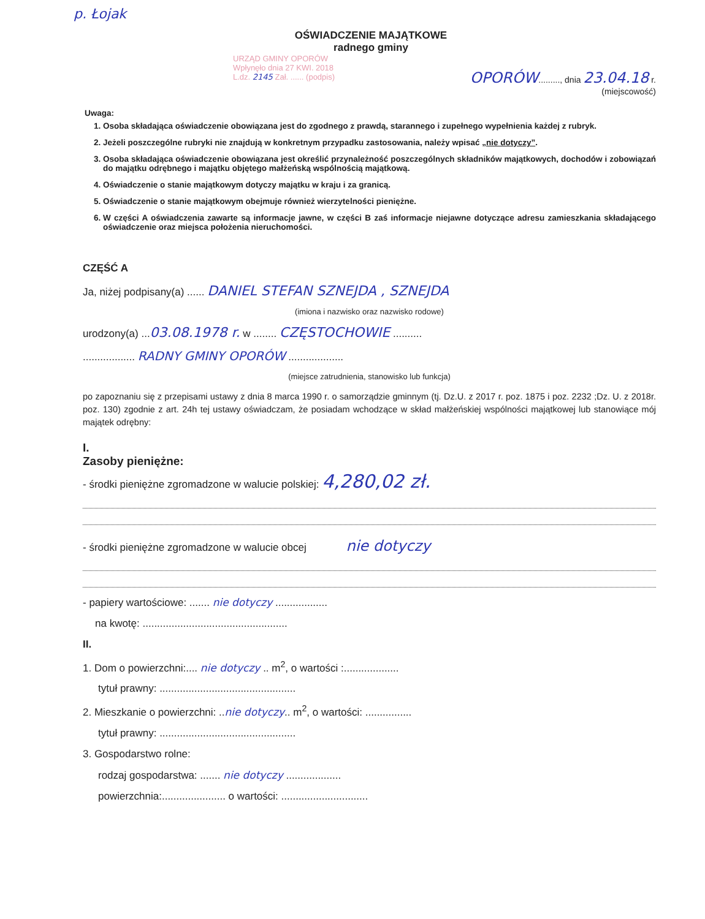p. Łojak
OŚWIADCZENIE MAJĄTKOWE
radnego gminy
URZĄD GMINY OPORÓW
Wpłynęło dnia 27 KWI. 2018
L.dz. 2145 Zał. ...... (podpis)
OPORÓW........., dnia 23.04.18 r.
(miejscowość)
Uwaga:
1. Osoba składająca oświadczenie obowiązana jest do zgodnego z prawdą, starannego i zupełnego wypełnienia każdej z rubryk.
2. Jeżeli poszczególne rubryki nie znajdują w konkretnym przypadku zastosowania, należy wpisać „nie dotyczy”.
3. Osoba składająca oświadczenie obowiązana jest określić przynależność poszczególnych składników majątkowych, dochodów i zobowiązań do majątku odrębnego i majątku objętego małżeńską wspólnością majątkową.
4. Oświadczenie o stanie majątkowym dotyczy majątku w kraju i za granicą.
5. Oświadczenie o stanie majątkowym obejmuje również wierzytelności pieniężne.
6. W części A oświadczenia zawarte są informacje jawne, w części B zaś informacje niejawne dotyczące adresu zamieszkania składającego oświadczenie oraz miejsca położenia nieruchomości.
CZĘŚĆ A
Ja, niżej podpisany(a) ...... DANIEL STEFAN SZNEJDA , SZNEJDA
(imiona i nazwisko oraz nazwisko rodowe)
urodzony(a) ...03.08.1978 r. w ........ CZĘSTOCHOWIE ..........
.................. RADNY GMINY OPORÓW ...................
(miejsce zatrudnienia, stanowisko lub funkcja)
po zapoznaniu się z przepisami ustawy z dnia 8 marca 1990 r. o samorządzie gminnym (tj. Dz.U. z 2017 r. poz. 1875 i poz. 2232 ;Dz. U. z 2018r. poz. 130) zgodnie z art. 24h tej ustawy oświadczam, że posiadam wchodzące w skład małżeńskiej wspólności majątkowej lub stanowiące mój majątek odrębny:
I.
Zasoby pieniężne:
- środki pieniężne zgromadzone w walucie polskiej: 4,280,02 zł.
- środki pieniężne zgromadzone w walucie obcej nie dotyczy
- papiery wartościowe: ....... nie dotyczy ..................
na kwotę: ..................................................
II.
1. Dom o powierzchni:.... nie dotyczy .. m<sup>2</sup>, o wartości :...................
tytuł prawny: ...............................................
2. Mieszkanie o powierzchni: ..nie dotyczy.. m<sup>2</sup>, o wartości: ................
tytuł prawny: ...............................................
3. Gospodarstwo rolne:
rodzaj gospodarstwa: ....... nie dotyczy ...................
powierzchnia:...................... o wartości: ..............................